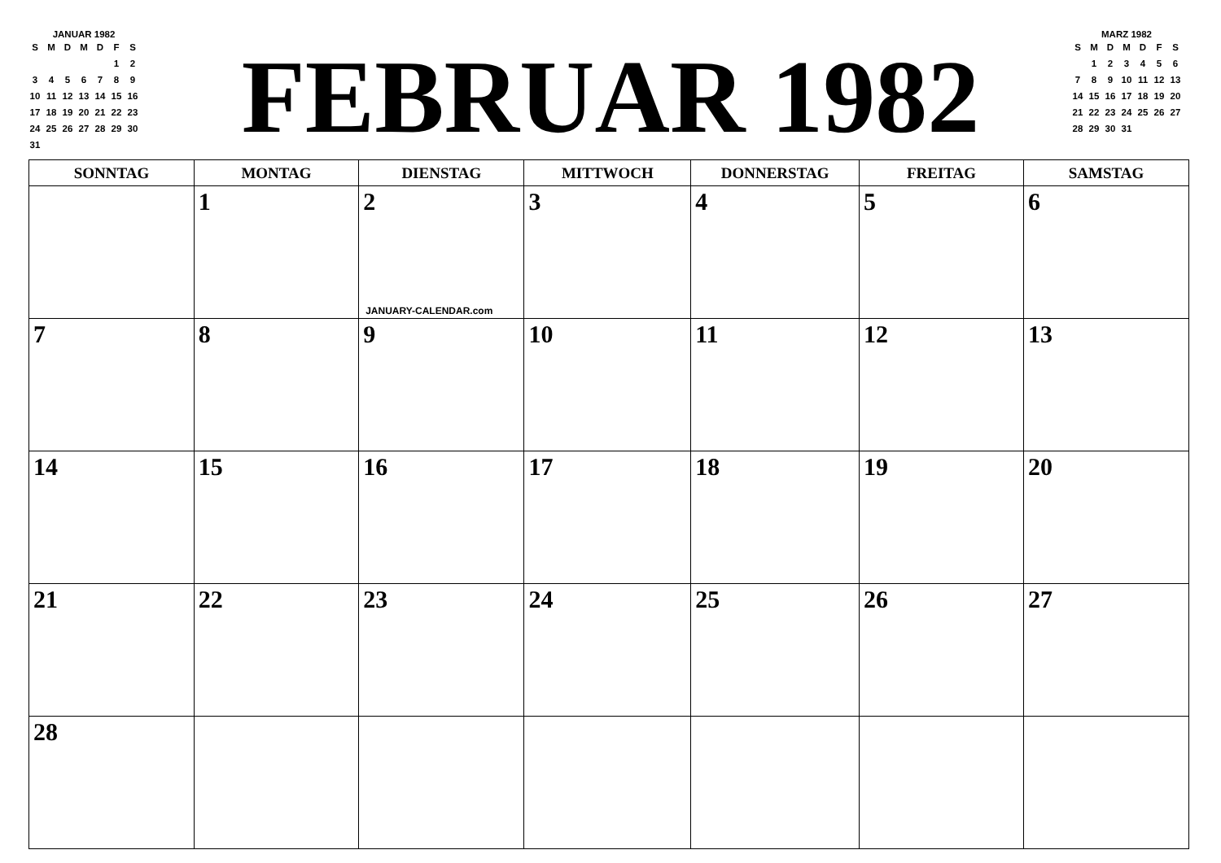JANUAR 1982
| S | M | D | M | D | F | S |
| | | | | | 1 | 2 |
| 3 | 4 | 5 | 6 | 7 | 8 | 9 |
| 10 | 11 | 12 | 13 | 14 | 15 | 16 |
| 17 | 18 | 19 | 20 | 21 | 22 | 23 |
| 24 | 25 | 26 | 27 | 28 | 29 | 30 |
| 31 | | | | | | |
FEBRUAR 1982
MARZ 1982
| S | M | D | M | D | F | S |
| | 1 | 2 | 3 | 4 | 5 | 6 |
| 7 | 8 | 9 | 10 | 11 | 12 | 13 |
| 14 | 15 | 16 | 17 | 18 | 19 | 20 |
| 21 | 22 | 23 | 24 | 25 | 26 | 27 |
| 28 | 29 | 30 | 31 | | | |
| SONNTAG | MONTAG | DIENSTAG | MITTWOCH | DONNERSTAG | FREITAG | SAMSTAG |
| --- | --- | --- | --- | --- | --- | --- |
| | 1 | 2 JANUARY-CALENDAR.com | 3 | 4 | 5 | 6 |
| 7 | 8 | 9 | 10 | 11 | 12 | 13 |
| 14 | 15 | 16 | 17 | 18 | 19 | 20 |
| 21 | 22 | 23 | 24 | 25 | 26 | 27 |
| 28 | | | | | | |